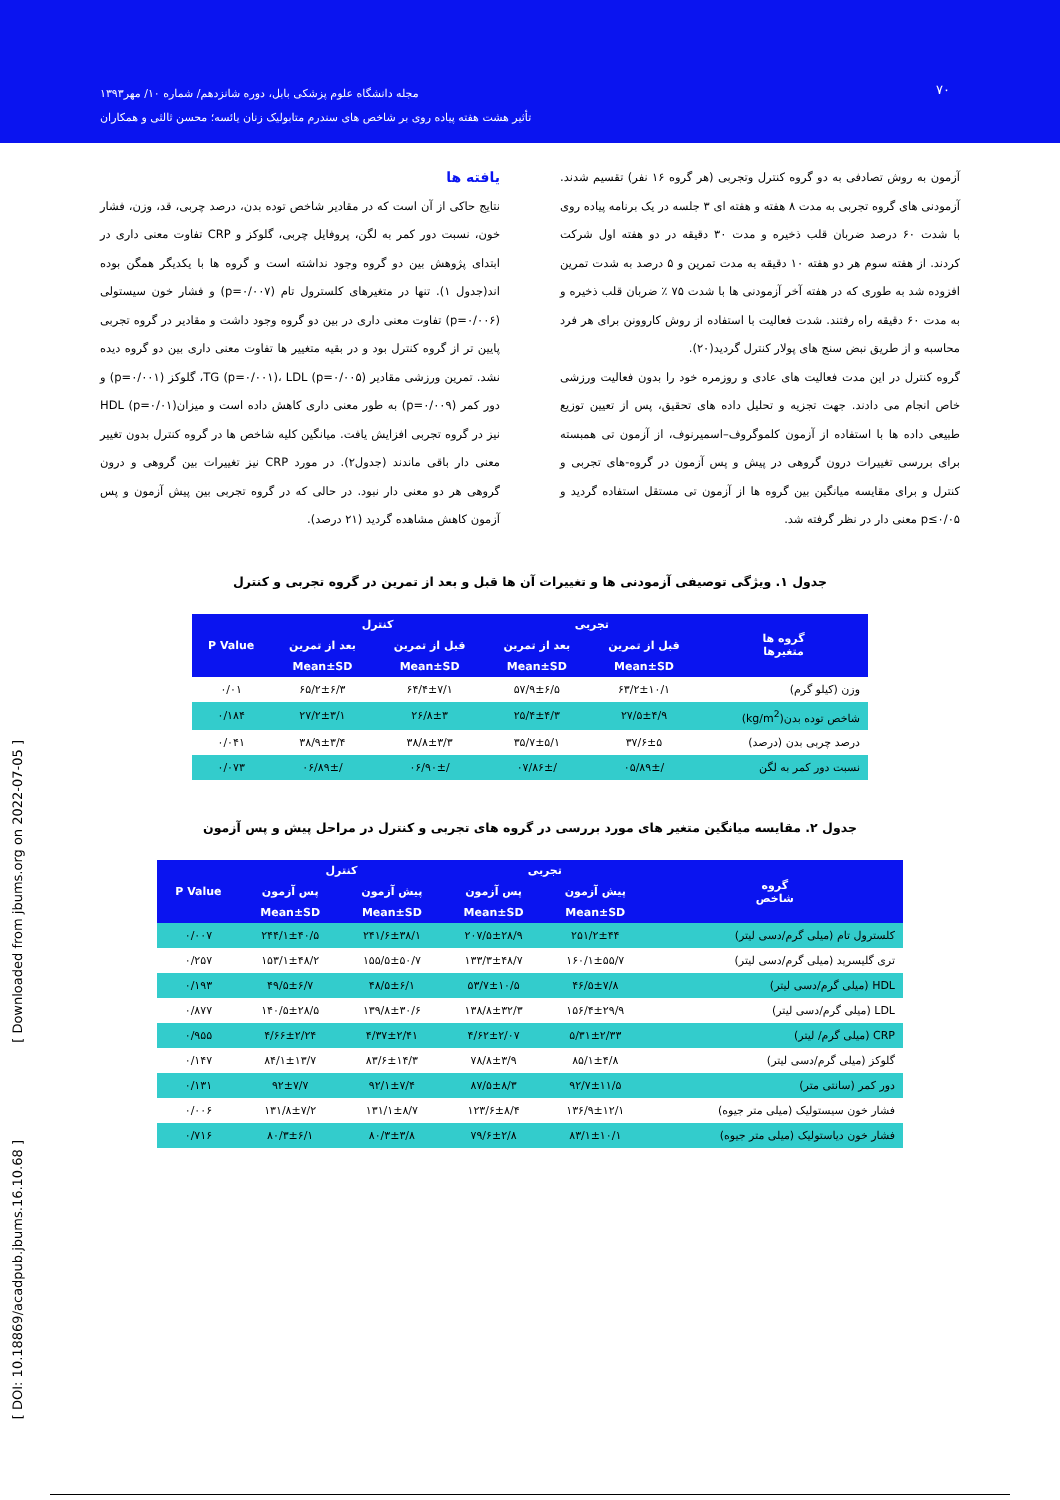مجله دانشگاه علوم پزشکی بابل، دوره شانزدهم/ شماره ۱۰/ مهر۱۳۹۳
تأثیر هشت هفته پیاده روی بر شاخص های سندرم متابولیک زنان یائسه؛ محسن ثالثی و همکاران
۷۰
آزمون به روش تصادفی به دو گروه کنترل وتجربی (هر گروه ۱۶ نفر) تقسیم شدند. آزمودنی های گروه تجربی به مدت ۸ هفته و هفته ای ۳ جلسه در یک برنامه پیاده روی با شدت ۶۰ درصد ضربان قلب ذخیره و مدت ۳۰ دقیقه در دو هفته اول شرکت کردند. از هفته سوم هر دو هفته ۱۰ دقیقه به مدت تمرین و ۵ درصد به شدت تمرین افزوده شد به طوری که در هفته آخر آزمودنی ها با شدت ۷۵ ٪ ضربان قلب ذخیره و به مدت ۶۰ دقیقه راه رفتند. شدت فعالیت با استفاده از روش کاروونن برای هر فرد محاسبه و از طریق نبض سنج های پولار کنترل گردید(۲۰).
گروه کنترل در این مدت فعالیت های عادی و روزمره خود را بدون فعالیت ورزشی خاص انجام می دادند. جهت تجزیه و تحلیل داده های تحقیق، پس از تعیین توزیع طبیعی داده ها با استفاده از آزمون کلموگروف–اسمیرنوف، از آزمون تی همبسته برای بررسی تغییرات درون گروهی در پیش و پس آزمون در گروه-های تجربی و کنترل و برای مقایسه میانگین بین گروه ها از آزمون تی مستقل استفاده گردید و p≤۰/۰۵ معنی دار در نظر گرفته شد.
یافته ها
نتایج حاکی از آن است که در مقادیر شاخص توده بدن، درصد چربی، قد، وزن، فشار خون، نسبت دور کمر به لگن، پروفایل چربی، گلوکز و CRP تفاوت معنی داری در ابتدای پژوهش بین دو گروه وجود نداشته است و گروه ها با یکدیگر همگن بوده اند(جدول ۱). تنها در متغیرهای کلسترول تام (p=۰/۰۰۷) و فشار خون سیستولی (p=۰/۰۰۶) تفاوت معنی داری در بین دو گروه وجود داشت و مقادیر در گروه تجربی پایین تر از گروه کنترل بود و در بقیه متغییر ها تفاوت معنی داری بین دو گروه دیده نشد. تمرین ورزشی مقادیر TG (p=۰/۰۰۱)، LDL (p=۰/۰۰۵)، گلوکز (p=۰/۰۰۱) و دور کمر (p=۰/۰۰۹) به طور معنی داری کاهش داده است و میزانHDL (p=۰/۰۱) نیز در گروه تجربی افزایش یافت. میانگین کلیه شاخص ها در گروه کنترل بدون تغییر معنی دار باقی ماندند (جدول۲). در مورد CRP نیز تغییرات بین گروهی و درون گروهی هر دو معنی دار نبود. در حالی که در گروه تجربی بین پیش آزمون و پس آزمون کاهش مشاهده گردید (۲۱ درصد).
جدول ۱. ویژگی توصیفی آزمودنی ها و تغییرات آن ها قبل و بعد از تمرین در گروه تجربی و کنترل
| گروه ها متغیرها | تجربی | | کنترل | | P Value |
| --- | --- | --- | --- | --- | --- |
| | قبل از تمرین | بعد از تمرین | قبل از تمرین | بعد از تمرین | |
| | Mean±SD | Mean±SD | Mean±SD | Mean±SD | |
| وزن (کیلو گرم) | ۶۳/۲±۱۰/۱ | ۵۷/۹±۶/۵ | ۶۴/۴±۷/۱ | ۶۵/۲±۶/۳ | ۰/۰۱ |
| شاخص توده بدن(kg/m<sup>2</sup>) | ۲۷/۵±۴/۹ | ۲۵/۴±۴/۳ | ۲۶/۸±۳ | ۲۷/۲±۳/۱ | ۰/۱۸۴ |
| درصد چربی بدن (درصد) | ۳۷/۶±۵ | ۳۵/۷±۵/۱ | ۳۸/۸±۳/۳ | ۳۸/۹±۳/۴ | ۰/۰۴۱ |
| نسبت دور کمر به لگن | /۸۹±/۰۵ | /۸۶±/۰۷ | /۹۰±/۰۶ | /۸۹±/۰۶ | ۰/۰۷۳ |
جدول ۲. مقایسه میانگین متغیر های مورد بررسی در گروه های تجربی و کنترل در مراحل پیش و پس آزمون
| گروه شاخص | تجربی | | کنترل | | P Value |
| --- | --- | --- | --- | --- | --- |
| | پیش آزمون | پس آزمون | پیش آزمون | پس آزمون | |
| | Mean±SD | Mean±SD | Mean±SD | Mean±SD | |
| کلسترول تام (میلی گرم/دسی لیتر) | ۲۵۱/۲±۴۴ | ۲۰۷/۵±۲۸/۹ | ۲۴۱/۶±۳۸/۱ | ۲۴۴/۱±۴۰/۵ | ۰/۰۰۷ |
| تری گلیسرید (میلی گرم/دسی لیتر) | ۱۶۰/۱±۵۵/۷ | ۱۳۳/۳±۴۸/۷ | ۱۵۵/۵±۵۰/۷ | ۱۵۳/۱±۴۸/۲ | ۰/۲۵۷ |
| HDL (میلی گرم/دسی لیتر) | ۴۶/۵±۷/۸ | ۵۳/۷±۱۰/۵ | ۴۸/۵±۶/۱ | ۴۹/۵±۶/۷ | ۰/۱۹۳ |
| LDL (میلی گرم/دسی لیتر) | ۱۵۶/۴±۲۹/۹ | ۱۳۸/۸±۳۲/۳ | ۱۳۹/۸±۳۰/۶ | ۱۴۰/۵±۲۸/۵ | ۰/۸۷۷ |
| CRP (میلی گرم/ لیتر) | ۵/۳۱±۲/۳۳ | ۴/۶۲±۲/۰۷ | ۴/۳۷±۲/۴۱ | ۴/۶۶±۲/۲۴ | ۰/۹۵۵ |
| گلوکز (میلی گرم/دسی لیتر) | ۸۵/۱±۴/۸ | ۷۸/۸±۳/۹ | ۸۳/۶±۱۴/۳ | ۸۴/۱±۱۳/۷ | ۰/۱۴۷ |
| دور کمر (سانتی متر) | ۹۲/۷±۱۱/۵ | ۸۷/۵±۸/۳ | ۹۲/۱±۷/۴ | ۹۲±۷/۷ | ۰/۱۳۱ |
| فشار خون سیستولیک (میلی متر جیوه) | ۱۳۶/۹±۱۲/۱ | ۱۲۳/۶±۸/۴ | ۱۳۱/۱±۸/۷ | ۱۳۱/۸±۷/۲ | ۰/۰۰۶ |
| فشار خون دیاستولیک (میلی متر جیوه) | ۸۳/۱±۱۰/۱ | ۷۹/۶±۲/۸ | ۸۰/۳±۳/۸ | ۸۰/۳±۶/۱ | ۰/۷۱۶ |
[ Downloaded from jbums.org on 2022-07-05 ]
[ DOI: 10.18869/acadpub.jbums.16.10.68 ]